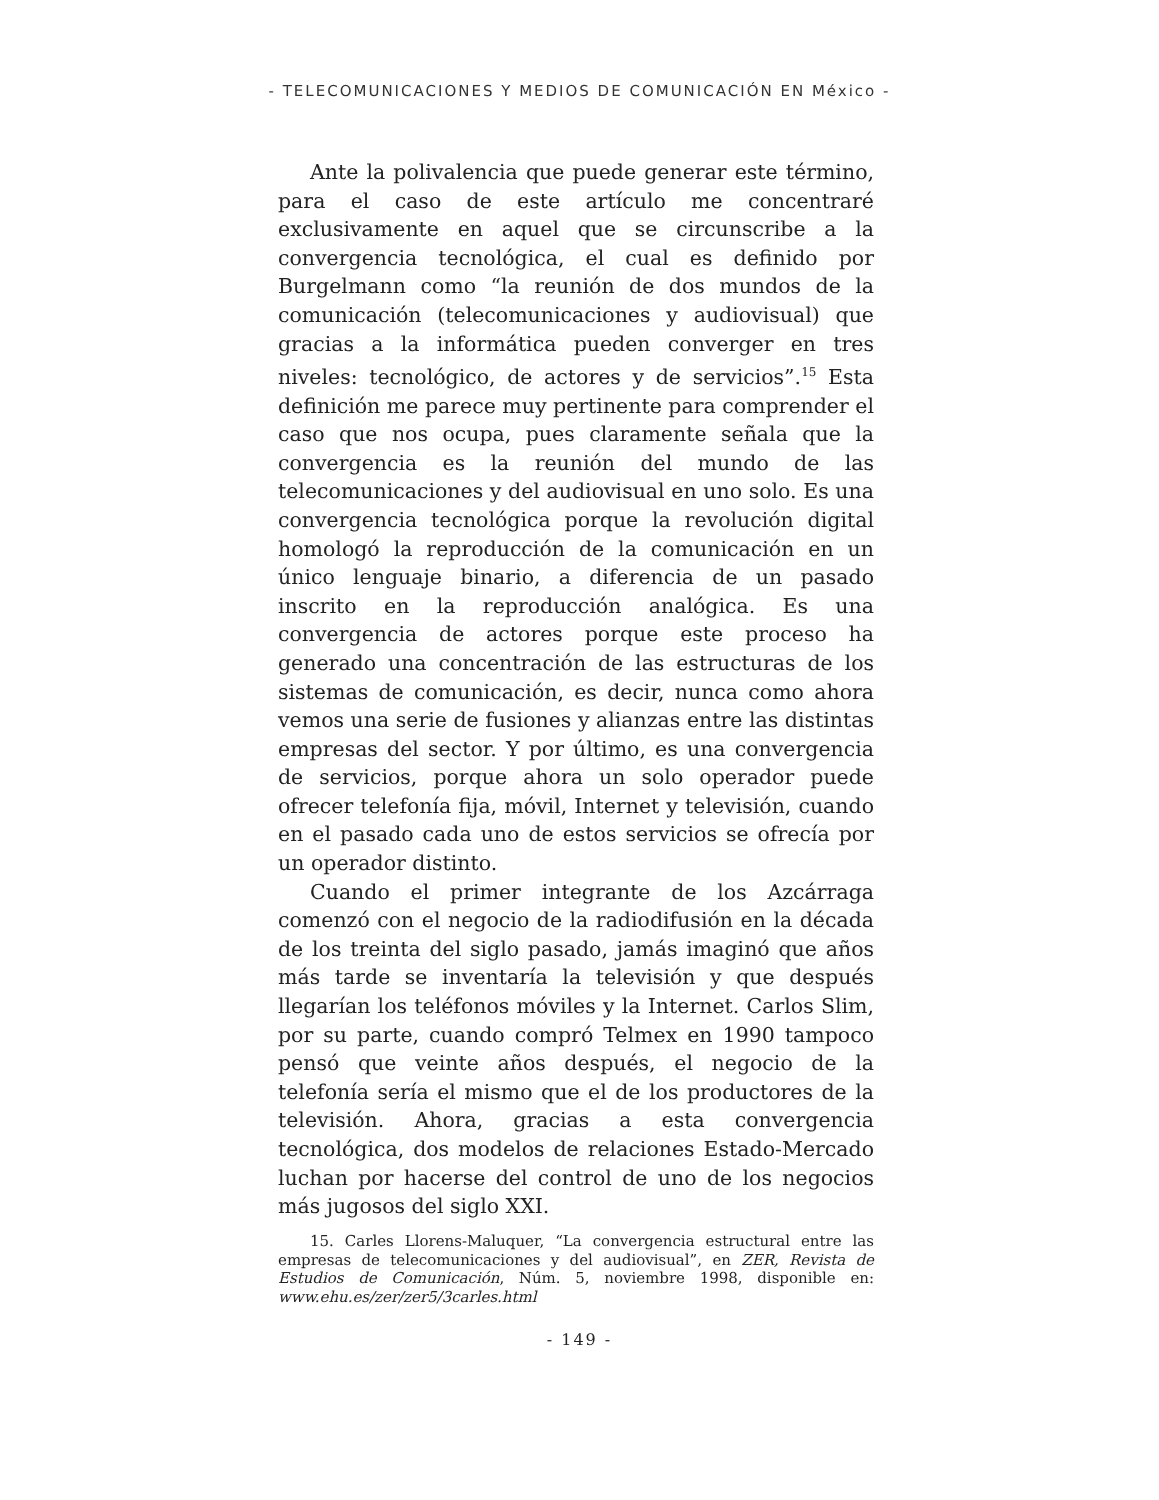- TELECOMUNICACIONES Y MEDIOS DE COMUNICACIÓN EN México -
Ante la polivalencia que puede generar este término, para el caso de este artículo me concentraré exclusivamente en aquel que se circunscribe a la convergencia tecnológica, el cual es definido por Burgelmann como “la reunión de dos mundos de la comunicación (telecomunicaciones y audiovisual) que gracias a la informática pueden converger en tres niveles: tecnológico, de actores y de servicios”.<sup>15</sup> Esta definición me parece muy pertinente para comprender el caso que nos ocupa, pues claramente señala que la convergencia es la reunión del mundo de las telecomunicaciones y del audiovisual en uno solo. Es una convergencia tecnológica porque la revolución digital homologó la reproducción de la comunicación en un único lenguaje binario, a diferencia de un pasado inscrito en la reproducción analógica. Es una convergencia de actores porque este proceso ha generado una concentración de las estructuras de los sistemas de comunicación, es decir, nunca como ahora vemos una serie de fusiones y alianzas entre las distintas empresas del sector. Y por último, es una convergencia de servicios, porque ahora un solo operador puede ofrecer telefonía fija, móvil, Internet y televisión, cuando en el pasado cada uno de estos servicios se ofrecía por un operador distinto.
Cuando el primer integrante de los Azcárraga comenzó con el negocio de la radiodifusión en la década de los treinta del siglo pasado, jamás imaginó que años más tarde se inventaría la televisión y que después llegarían los teléfonos móviles y la Internet. Carlos Slim, por su parte, cuando compró Telmex en 1990 tampoco pensó que veinte años después, el negocio de la telefonía sería el mismo que el de los productores de la televisión. Ahora, gracias a esta convergencia tecnológica, dos modelos de relaciones Estado-Mercado luchan por hacerse del control de uno de los negocios más jugosos del siglo XXI.
15. Carles Llorens-Maluquer, “La convergencia estructural entre las empresas de telecomunicaciones y del audiovisual”, en ZER, Revista de Estudios de Comunicación, Núm. 5, noviembre 1998, disponible en: www.ehu.es/zer/zer5/3carles.html
- 149 -